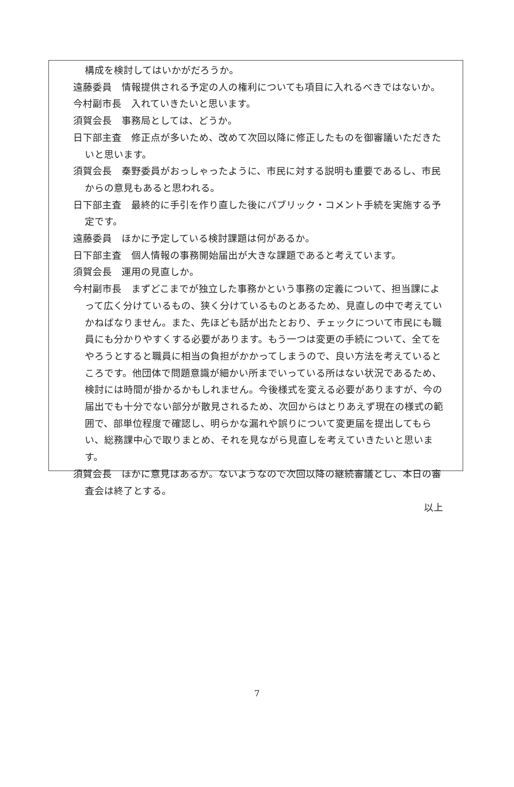構成を検討してはいかがだろうか。
遠藤委員　情報提供される予定の人の権利についても項目に入れるべきではないか。
今村副市長　入れていきたいと思います。
須賀会長　事務局としては、どうか。
日下部主査　修正点が多いため、改めて次回以降に修正したものを御審議いただきたいと思います。
須賀会長　秦野委員がおっしゃったように、市民に対する説明も重要であるし、市民からの意見もあると思われる。
日下部主査　最終的に手引を作り直した後にパブリック・コメント手続を実施する予定です。
遠藤委員　ほかに予定している検討課題は何があるか。
日下部主査　個人情報の事務開始届出が大きな課題であると考えています。
須賀会長　運用の見直しか。
今村副市長　まずどこまでが独立した事務かという事務の定義について、担当課によって広く分けているもの、狭く分けているものとあるため、見直しの中で考えていかねばなりません。また、先ほども話が出たとおり、チェックについて市民にも職員にも分かりやすくする必要があります。もう一つは変更の手続について、全てをやろうとすると職員に相当の負担がかかってしまうので、良い方法を考えているところです。他団体で問題意識が細かい所までいっている所はない状況であるため、検討には時間が掛かるかもしれません。今後様式を変える必要がありますが、今の届出でも十分でない部分が散見されるため、次回からはとりあえず現在の様式の範囲で、部単位程度で確認し、明らかな漏れや誤りについて変更届を提出してもらい、総務課中心で取りまとめ、それを見ながら見直しを考えていきたいと思います。
須賀会長　ほかに意見はあるか。ないようなので次回以降の継続審議とし、本日の審査会は終了とする。
以上
7